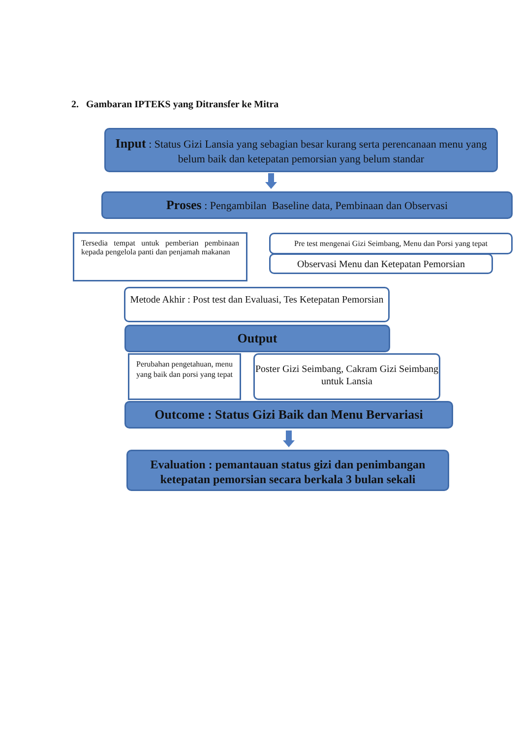2. Gambaran IPTEKS yang Ditransfer ke Mitra
Input : Status Gizi Lansia yang sebagian besar kurang serta perencanaan menu yang belum baik dan ketepatan pemorsian yang belum standar
Proses : Pengambilan Baseline data, Pembinaan dan Observasi
Tersedia tempat untuk pemberian pembinaan kepada pengelola panti dan penjamah makanan
Pre test mengenai Gizi Seimbang, Menu dan Porsi yang tepat
Observasi Menu dan Ketepatan Pemorsian
Metode Akhir : Post test dan Evaluasi, Tes Ketepatan Pemorsian
Output
Perubahan pengetahuan, menu yang baik dan porsi yang tepat
Poster Gizi Seimbang, Cakram Gizi Seimbang untuk Lansia
Outcome : Status Gizi Baik dan Menu Bervariasi
Evaluation : pemantauan status gizi dan penimbangan ketepatan pemorsian secara berkala 3 bulan sekali